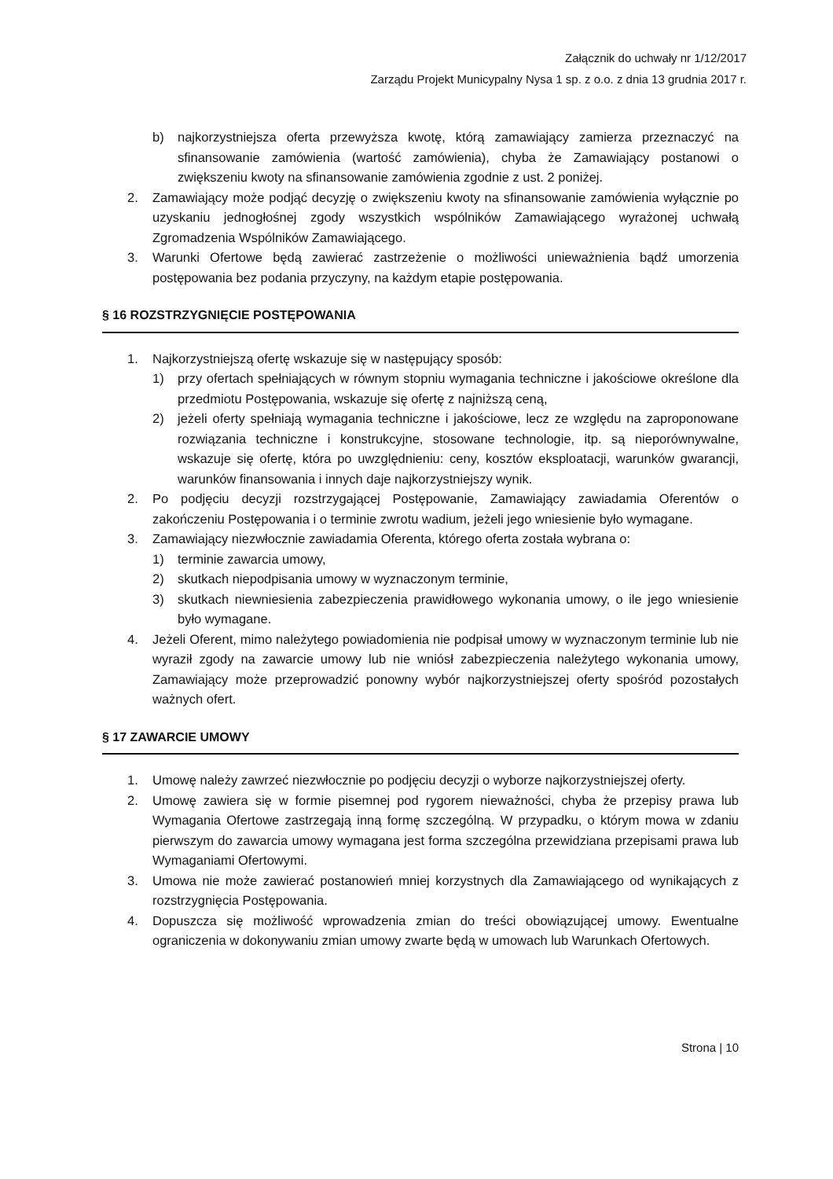Załącznik do uchwały nr 1/12/2017
Zarządu Projekt Municypalny Nysa 1 sp. z o.o. z dnia 13 grudnia 2017 r.
b) najkorzystniejsza oferta przewyższa kwotę, którą zamawiający zamierza przeznaczyć na sfinansowanie zamówienia (wartość zamówienia), chyba że Zamawiający postanowi o zwiększeniu kwoty na sfinansowanie zamówienia zgodnie z ust. 2 poniżej.
2. Zamawiający może podjąć decyzję o zwiększeniu kwoty na sfinansowanie zamówienia wyłącznie po uzyskaniu jednogłośnej zgody wszystkich wspólników Zamawiającego wyrażonej uchwałą Zgromadzenia Wspólników Zamawiającego.
3. Warunki Ofertowe będą zawierać zastrzeżenie o możliwości unieważnienia bądź umorzenia postępowania bez podania przyczyny, na każdym etapie postępowania.
§ 16 ROZSTRZYGNIĘCIE POSTĘPOWANIA
1. Najkorzystniejszą ofertę wskazuje się w następujący sposób:
1) przy ofertach spełniających w równym stopniu wymagania techniczne i jakościowe określone dla przedmiotu Postępowania, wskazuje się ofertę z najniższą ceną,
2) jeżeli oferty spełniają wymagania techniczne i jakościowe, lecz ze względu na zaproponowane rozwiązania techniczne i konstrukcyjne, stosowane technologie, itp. są nieporównywalne, wskazuje się ofertę, która po uwzględnieniu: ceny, kosztów eksploatacji, warunków gwarancji, warunków finansowania i innych daje najkorzystniejszy wynik.
2. Po podjęciu decyzji rozstrzygającej Postępowanie, Zamawiający zawiadamia Oferentów o zakończeniu Postępowania i o terminie zwrotu wadium, jeżeli jego wniesienie było wymagane.
3. Zamawiający niezwłocznie zawiadamia Oferenta, którego oferta została wybrana o:
1) terminie zawarcia umowy,
2) skutkach niepodpisania umowy w wyznaczonym terminie,
3) skutkach niewniesienia zabezpieczenia prawidłowego wykonania umowy, o ile jego wniesienie było wymagane.
4. Jeżeli Oferent, mimo należytego powiadomienia nie podpisał umowy w wyznaczonym terminie lub nie wyraził zgody na zawarcie umowy lub nie wniósł zabezpieczenia należytego wykonania umowy, Zamawiający może przeprowadzić ponowny wybór najkorzystniejszej oferty spośród pozostałych ważnych ofert.
§ 17 ZAWARCIE UMOWY
1. Umowę należy zawrzeć niezwłocznie po podjęciu decyzji o wyborze najkorzystniejszej oferty.
2. Umowę zawiera się w formie pisemnej pod rygorem nieważności, chyba że przepisy prawa lub Wymagania Ofertowe zastrzegają inną formę szczególną. W przypadku, o którym mowa w zdaniu pierwszym do zawarcia umowy wymagana jest forma szczególna przewidziana przepisami prawa lub Wymaganiami Ofertowymi.
3. Umowa nie może zawierać postanowień mniej korzystnych dla Zamawiającego od wynikających z rozstrzygnięcia Postępowania.
4. Dopuszcza się możliwość wprowadzenia zmian do treści obowiązującej umowy. Ewentualne ograniczenia w dokonywaniu zmian umowy zwarte będą w umowach lub Warunkach Ofertowych.
Strona | 10